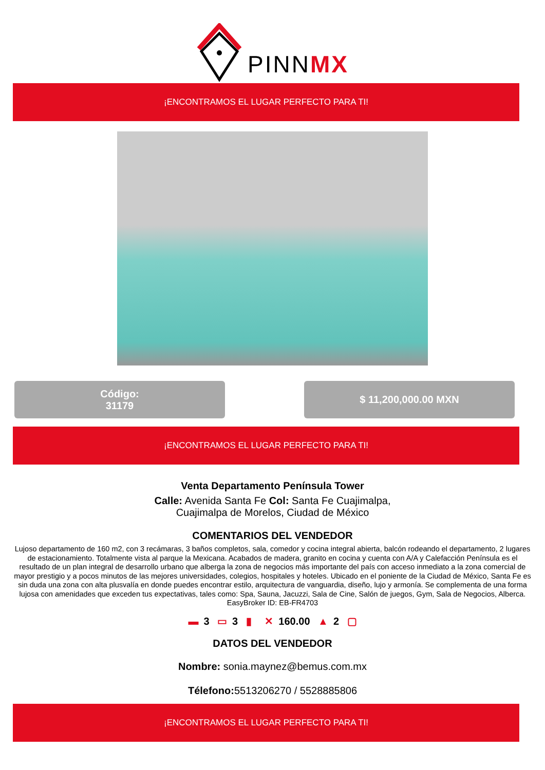PINNMX
¡ENCONTRAMOS EL LUGAR PERFECTO PARA TI!
Código:
31179
$ 11,200,000.00 MXN
¡ENCONTRAMOS EL LUGAR PERFECTO PARA TI!
Venta Departamento Península Tower
Calle: Avenida Santa Fe Col: Santa Fe Cuajimalpa,
Cuajimalpa de Morelos, Ciudad de México
COMENTARIOS DEL VENDEDOR
Lujoso departamento de 160 m2, con 3 recámaras, 3 baños completos, sala, comedor y cocina integral abierta, balcón rodeando el departamento, 2 lugares de estacionamiento. Totalmente vista al parque la Mexicana. Acabados de madera, granito en cocina y cuenta con A/A y Calefacción Península es el resultado de un plan integral de desarrollo urbano que alberga la zona de negocios más importante del país con acceso inmediato a la zona comercial de mayor prestigio y a pocos minutos de las mejores universidades, colegios, hospitales y hoteles. Ubicado en el poniente de la Ciudad de México, Santa Fe es sin duda una zona con alta plusvalía en donde puedes encontrar estilo, arquitectura de vanguardia, diseño, lujo y armonía. Se complementa de una forma lujosa con amenidades que exceden tus expectativas, tales como: Spa, Sauna, Jacuzzi, Sala de Cine, Salón de juegos, Gym, Sala de Negocios, Alberca. EasyBroker ID: EB-FR4703
▬ 3 ▭ 3 ▮ ✕ 160.00 ▲ 2 ▢
DATOS DEL VENDEDOR
Nombre: sonia.maynez@bemus.com.mx
Télefono: 5513206270 / 5528885806
¡ENCONTRAMOS EL LUGAR PERFECTO PARA TI!